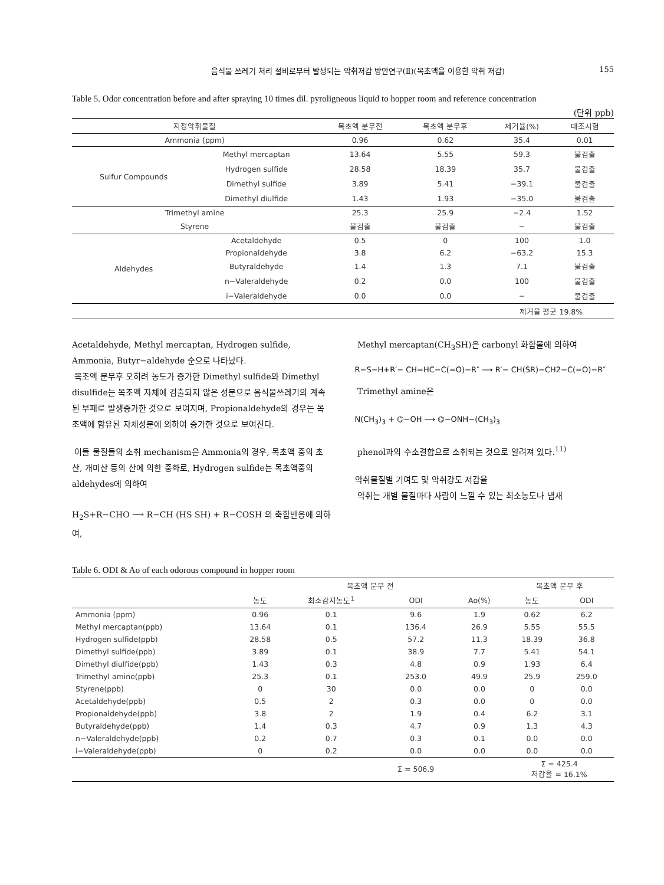음식물 쓰레기 처리 설비로부터 발생되는 악취저감 방안연구(Ⅱ)(목초액을 이용한 악취 저감) 155
Table 5. Odor concentration before and after spraying 10 times dil. pyroligneous liquid to hopper room and reference concentration
(단위 ppb)
| 지정악취물질 | | 목초액 분무전 | 목초액 분무후 | 제거율(%) | 대조시험 |
| --- | --- | --- | --- | --- | --- |
| Ammonia (ppm) | | 0.96 | 0.62 | 35.4 | 0.01 |
| Sulfur Compounds | Methyl mercaptan | 13.64 | 5.55 | 59.3 | 불검출 |
| | Hydrogen sulfide | 28.58 | 18.39 | 35.7 | 불검출 |
| | Dimethyl sulfide | 3.89 | 5.41 | −39.1 | 불검출 |
| | Dimethyl diulfide | 1.43 | 1.93 | −35.0 | 불검출 |
| Trimethyl amine | | 25.3 | 25.9 | −2.4 | 1.52 |
| Styrene | | 불검출 | 불검출 | − | 불검출 |
| Aldehydes | Acetaldehyde | 0.5 | 0 | 100 | 1.0 |
| | Propionaldehyde | 3.8 | 6.2 | −63.2 | 15.3 |
| | Butyraldehyde | 1.4 | 1.3 | 7.1 | 불검출 |
| | n−Valeraldehyde | 0.2 | 0.0 | 100 | 불검출 |
| | i−Valeraldehyde | 0.0 | 0.0 | − | 불검출 |
| | | | | 제거율 평균 19.8% | |
Acetaldehyde, Methyl mercaptan, Hydrogen sulfide, Ammonia, Butyr−aldehyde 순으로 나타났다.
목초액 분무후 오히려 농도가 증가한 Dimethyl sulfide와 Dimethyl disulfide는 목초액 자체에 검출되지 않은 성분으로 음식물쓰레기의 계속된 부패로 발생증가한 것으로 보여지며, Propionaldehyde의 경우는 목초액에 함유된 자체성분에 의하여 증가한 것으로 보여진다.
이들 물질들의 소취 mechanism은 Ammonia의 경우, 목초액 중의 초산, 개미산 등의 산에 의한 중화로, Hydrogen sulfide는 목초액중의 aldehydes에 의하여
H<sub>2</sub>S+R−CHO ⟶ R−CH (HS SH) + R−COSH 의 축합반응에 의하여,
Methyl mercaptan(CH<sub>3</sub>SH)은 carbonyl 화합물에 의하여
R−S−H+R′− CH=HC−C(=O)−R″ ⟶ R′− CH(SR)−CH2−C(=O)−R″
Trimethyl amine은
N(CH<sub>3</sub>)<sub>3</sub> + ⌬−OH ⟶ ⌬−ONH−(CH<sub>3</sub>)<sub>3</sub>
phenol과의 수소결합으로 소취되는 것으로 알려져 있다.<sup>11)</sup>
악취물질별 기여도 및 악취강도 저감율
악취는 개별 물질마다 사람이 느낄 수 있는 최소농도나 냄새
Table 6. ODI & Ao of each odorous compound in hopper room
| | 목초액 분무 전 | | | | 목초액 분무 후 | |
| --- | --- | --- | --- | --- | --- | --- |
| | 농도 | 최소감지농도<sup>1</sup> | ODI | Ao(%) | 농도 | ODI |
| Ammonia (ppm) | 0.96 | 0.1 | 9.6 | 1.9 | 0.62 | 6.2 |
| Methyl mercaptan(ppb) | 13.64 | 0.1 | 136.4 | 26.9 | 5.55 | 55.5 |
| Hydrogen sulfide(ppb) | 28.58 | 0.5 | 57.2 | 11.3 | 18.39 | 36.8 |
| Dimethyl sulfide(ppb) | 3.89 | 0.1 | 38.9 | 7.7 | 5.41 | 54.1 |
| Dimethyl diulfide(ppb) | 1.43 | 0.3 | 4.8 | 0.9 | 1.93 | 6.4 |
| Trimethyl amine(ppb) | 25.3 | 0.1 | 253.0 | 49.9 | 25.9 | 259.0 |
| Styrene(ppb) | 0 | 30 | 0.0 | 0.0 | 0 | 0.0 |
| Acetaldehyde(ppb) | 0.5 | 2 | 0.3 | 0.0 | 0 | 0.0 |
| Propionaldehyde(ppb) | 3.8 | 2 | 1.9 | 0.4 | 6.2 | 3.1 |
| Butyraldehyde(ppb) | 1.4 | 0.3 | 4.7 | 0.9 | 1.3 | 4.3 |
| n−Valeraldehyde(ppb) | 0.2 | 0.7 | 0.3 | 0.1 | 0.0 | 0.0 |
| i−Valeraldehyde(ppb) | 0 | 0.2 | 0.0 | 0.0 | 0.0 | 0.0 |
| | | | Σ = 506.9 | | Σ = 425.4 저감율 = 16.1% | |